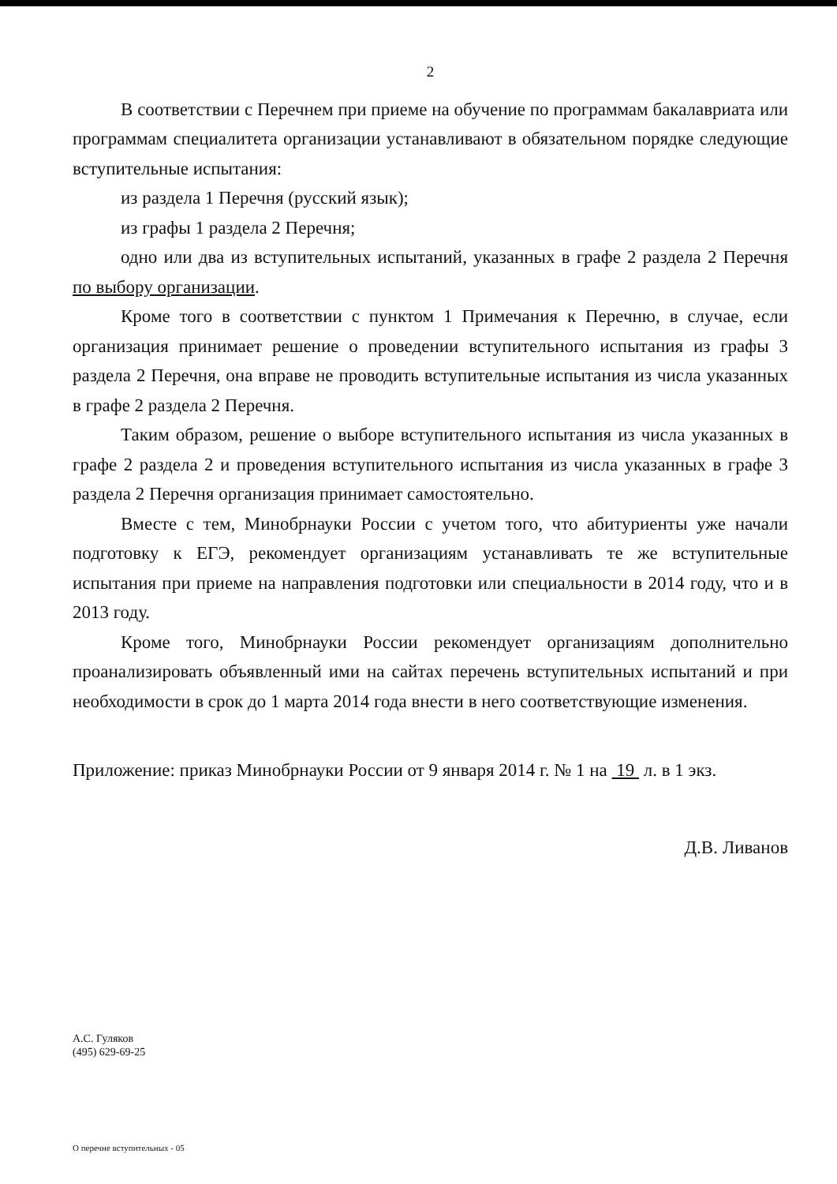2
В соответствии с Перечнем при приеме на обучение по программам бакалавриата или программам специалитета организации устанавливают в обязательном порядке следующие вступительные испытания:
из раздела 1 Перечня (русский язык);
из графы 1 раздела 2 Перечня;
одно или два из вступительных испытаний, указанных в графе 2 раздела 2 Перечня по выбору организации.
Кроме того в соответствии с пунктом 1 Примечания к Перечню, в случае, если организация принимает решение о проведении вступительного испытания из графы 3 раздела 2 Перечня, она вправе не проводить вступительные испытания из числа указанных в графе 2 раздела 2 Перечня.
Таким образом, решение о выборе вступительного испытания из числа указанных в графе 2 раздела 2 и проведения вступительного испытания из числа указанных в графе 3 раздела 2 Перечня организация принимает самостоятельно.
Вместе с тем, Минобрнауки России с учетом того, что абитуриенты уже начали подготовку к ЕГЭ, рекомендует организациям устанавливать те же вступительные испытания при приеме на направления подготовки или специальности в 2014 году, что и в 2013 году.
Кроме того, Минобрнауки России рекомендует организациям дополнительно проанализировать объявленный ими на сайтах перечень вступительных испытаний и при необходимости в срок до 1 марта 2014 года внести в него соответствующие изменения.
Приложение: приказ Минобрнауки России от 9 января 2014 г. № 1 на 19 л. в 1 экз.
Д.В. Ливанов
А.С. Гуляков
(495) 629-69-25
О перечне вступительных - 05